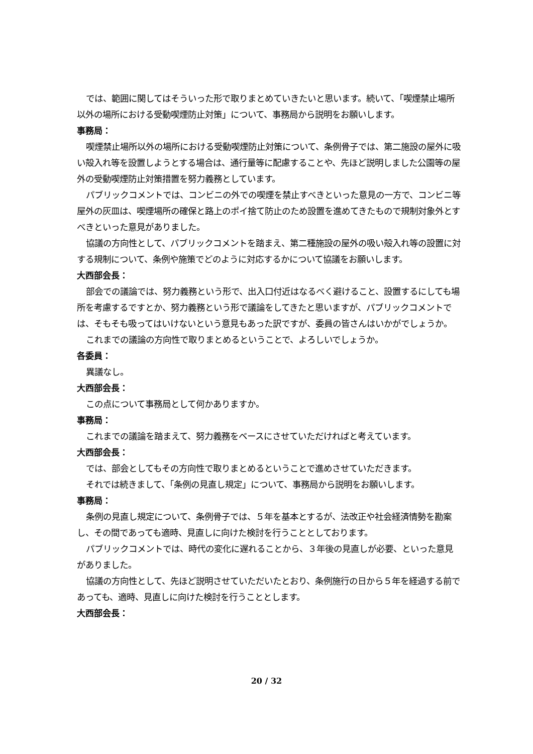では、範囲に関してはそういった形で取りまとめていきたいと思います。続いて、「喫煙禁止場所以外の場所における受動喫煙防止対策」について、事務局から説明をお願いします。
事務局：
喫煙禁止場所以外の場所における受動喫煙防止対策について、条例骨子では、第二施設の屋外に吸い殻入れ等を設置しようとする場合は、通行量等に配慮することや、先ほど説明しました公園等の屋外の受動喫煙防止対策措置を努力義務としています。
パブリックコメントでは、コンビニの外での喫煙を禁止すべきといった意見の一方で、コンビニ等屋外の灰皿は、喫煙場所の確保と路上のポイ捨て防止のため設置を進めてきたもので規制対象外とすべきといった意見がありました。
協議の方向性として、パブリックコメントを踏まえ、第二種施設の屋外の吸い殻入れ等の設置に対する規制について、条例や施策でどのように対応するかについて協議をお願いします。
大西部会長：
部会での議論では、努力義務という形で、出入口付近はなるべく避けること、設置するにしても場所を考慮するですとか、努力義務という形で議論をしてきたと思いますが、パブリックコメントでは、そもそも吸ってはいけないという意見もあった訳ですが、委員の皆さんはいかがでしょうか。
これまでの議論の方向性で取りまとめるということで、よろしいでしょうか。
各委員：
異議なし。
大西部会長：
この点について事務局として何かありますか。
事務局：
これまでの議論を踏まえて、努力義務をベースにさせていただければと考えています。
大西部会長：
では、部会としてもその方向性で取りまとめるということで進めさせていただきます。
それでは続きまして、「条例の見直し規定」について、事務局から説明をお願いします。
事務局：
条例の見直し規定について、条例骨子では、５年を基本とするが、法改正や社会経済情勢を勘案し、その間であっても適時、見直しに向けた検討を行うこととしております。
パブリックコメントでは、時代の変化に遅れることから、３年後の見直しが必要、といった意見がありました。
協議の方向性として、先ほど説明させていただいたとおり、条例施行の日から５年を経過する前であっても、適時、見直しに向けた検討を行うこととします。
大西部会長：
20 / 32